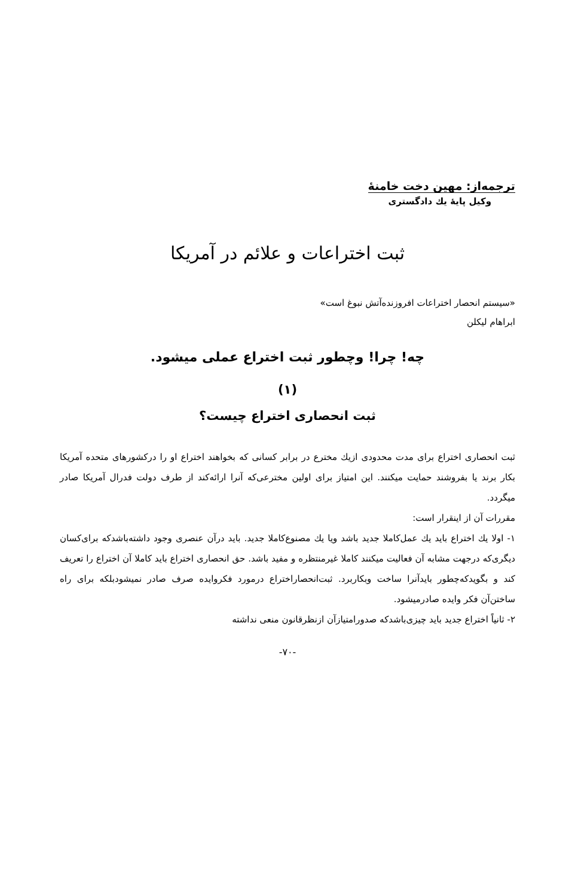ترجمه‌از: مهین دخت خامنهٔ
وکیل پایهٔ یك دادگستری
ثبت اختراعات و علائم در آمریکا
«سیستم انحصار اختراعات افروزنده‌آتش نبوغ است»
ابراهام لیکلن
چه! چرا! وچطور ثبت اختراع عملی میشود.
(۱)
ثبت انحصاری اختراع چیست؟
ثبت انحصاری اختراع برای مدت محدودی ازیك مخترع در برابر کسانی که بخواهند اختراع او را درکشورهای متحده آمریکا بکار برند یا بفروشند حمایت میکنند. این امتیاز برای اولین مخترعی‌که آنرا ارائه‌کند از طرف دولت فدرال آمریکا صادر میگردد.
مقررات آن از اینقرار است:
۱- اولا یك اختراع باید یك عمل‌کاملا جدید باشد ویا یك مصنوع‌کاملا جدید. باید درآن عنصری وجود داشته‌باشدکه برای‌کسان دیگری‌که درجهت مشابه آن فعالیت میکنند کاملا غیرمنتظره و مفید باشد. حق انحصاری اختراع باید کاملا آن اختراع را تعریف کند و بگویدکه‌چطور بایدآنرا ساخت وبکاربرد. ثبت‌انحصاراختراع درمورد فکروایده صرف صادر نمیشودبلکه برای راه ساختن‌آن فکر وایده صادرمیشود.
۲- ثانیاً اختراع جدید باید چیزی‌باشدکه صدورامتیازآن ازنظرقانون منعی نداشته
-۷۰-